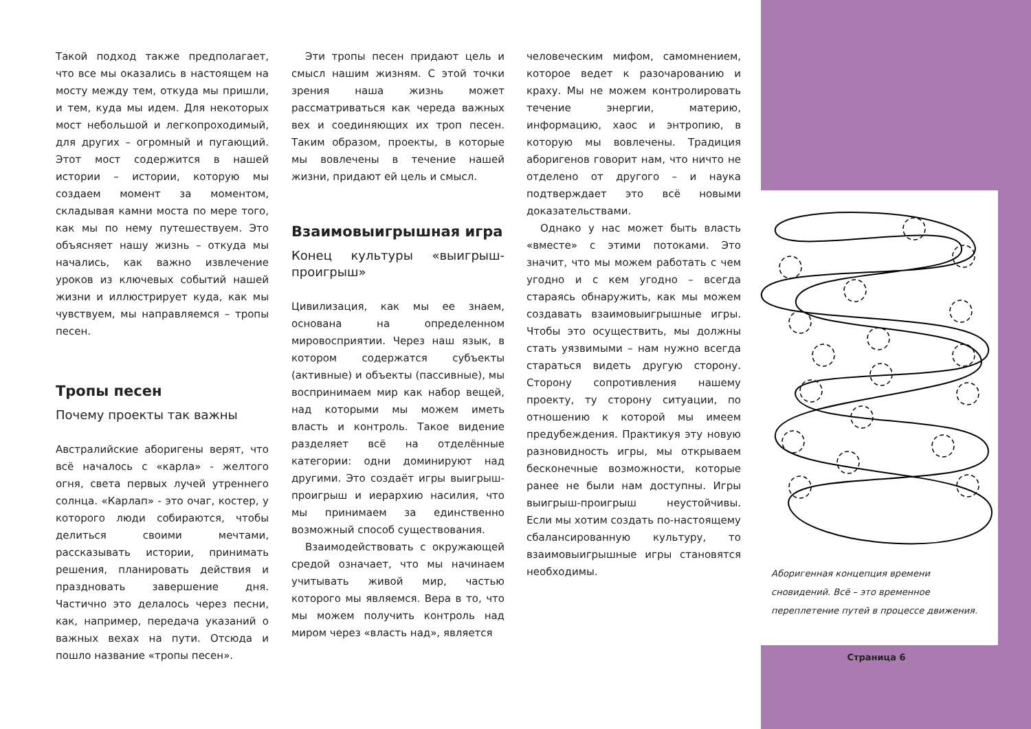Такой подход также предполагает, что все мы оказались в настоящем на мосту между тем, откуда мы пришли, и тем, куда мы идем. Для некоторых мост небольшой и легкопроходимый, для других – огромный и пугающий. Этот мост содержится в нашей истории – истории, которую мы создаем момент за моментом, складывая камни моста по мере того, как мы по нему путешествуем. Это объясняет нашу жизнь – откуда мы начались, как важно извлечение уроков из ключевых событий нашей жизни и иллюстрирует куда, как мы чувствуем, мы направляемся – тропы песен.
Тропы песен
Почему проекты так важны
Австралийские аборигены верят, что всё началось с «карла» - желтого огня, света первых лучей утреннего солнца. «Карлап» - это очаг, костер, у которого люди собираются, чтобы делиться своими мечтами, рассказывать истории, принимать решения, планировать действия и праздновать завершение дня. Частично это делалось через песни, как, например, передача указаний о важных вехах на пути. Отсюда и пошло название «тропы песен».
Эти тропы песен придают цель и смысл нашим жизням. С этой точки зрения наша жизнь может рассматриваться как череда важных вех и соединяющих их троп песен. Таким образом, проекты, в которые мы вовлечены в течение нашей жизни, придают ей цель и смысл.
Взаимовыигрышная игра
Конец культуры «выигрыш-проигрыш»
Цивилизация, как мы ее знаем, основана на определенном мировосприятии. Через наш язык, в котором содержатся субъекты (активные) и объекты (пассивные), мы воспринимаем мир как набор вещей, над которыми мы можем иметь власть и контроль. Такое видение разделяет всё на отделённые категории: одни доминируют над другими. Это создаёт игры выигрыш-проигрыш и иерархию насилия, что мы принимаем за единственно возможный способ существования.
Взаимодействовать с окружающей средой означает, что мы начинаем учитывать живой мир, частью которого мы являемся. Вера в то, что мы можем получить контроль над миром через «власть над», является
человеческим мифом, самомнением, которое ведет к разочарованию и краху. Мы не можем контролировать течение энергии, материю, информацию, хаос и энтропию, в которую мы вовлечены. Традиция аборигенов говорит нам, что ничто не отделено от другого – и наука подтверждает это всё новыми доказательствами.
Однако у нас может быть власть «вместе» с этими потоками. Это значит, что мы можем работать с чем угодно и с кем угодно – всегда стараясь обнаружить, как мы можем создавать взаимовыигрышные игры. Чтобы это осуществить, мы должны стать уязвимыми – нам нужно всегда стараться видеть другую сторону. Сторону сопротивления нашему проекту, ту сторону ситуации, по отношению к которой мы имеем предубеждения. Практикуя эту новую разновидность игры, мы открываем бесконечные возможности, которые ранее не были нам доступны. Игры выигрыш-проигрыш неустойчивы. Если мы хотим создать по-настоящему сбалансированную культуру, то взаимовыигрышные игры становятся необходимы.
Аборигенная концепция времени сновидений. Всё – это временное переплетение путей в процессе движения.
Страница 6